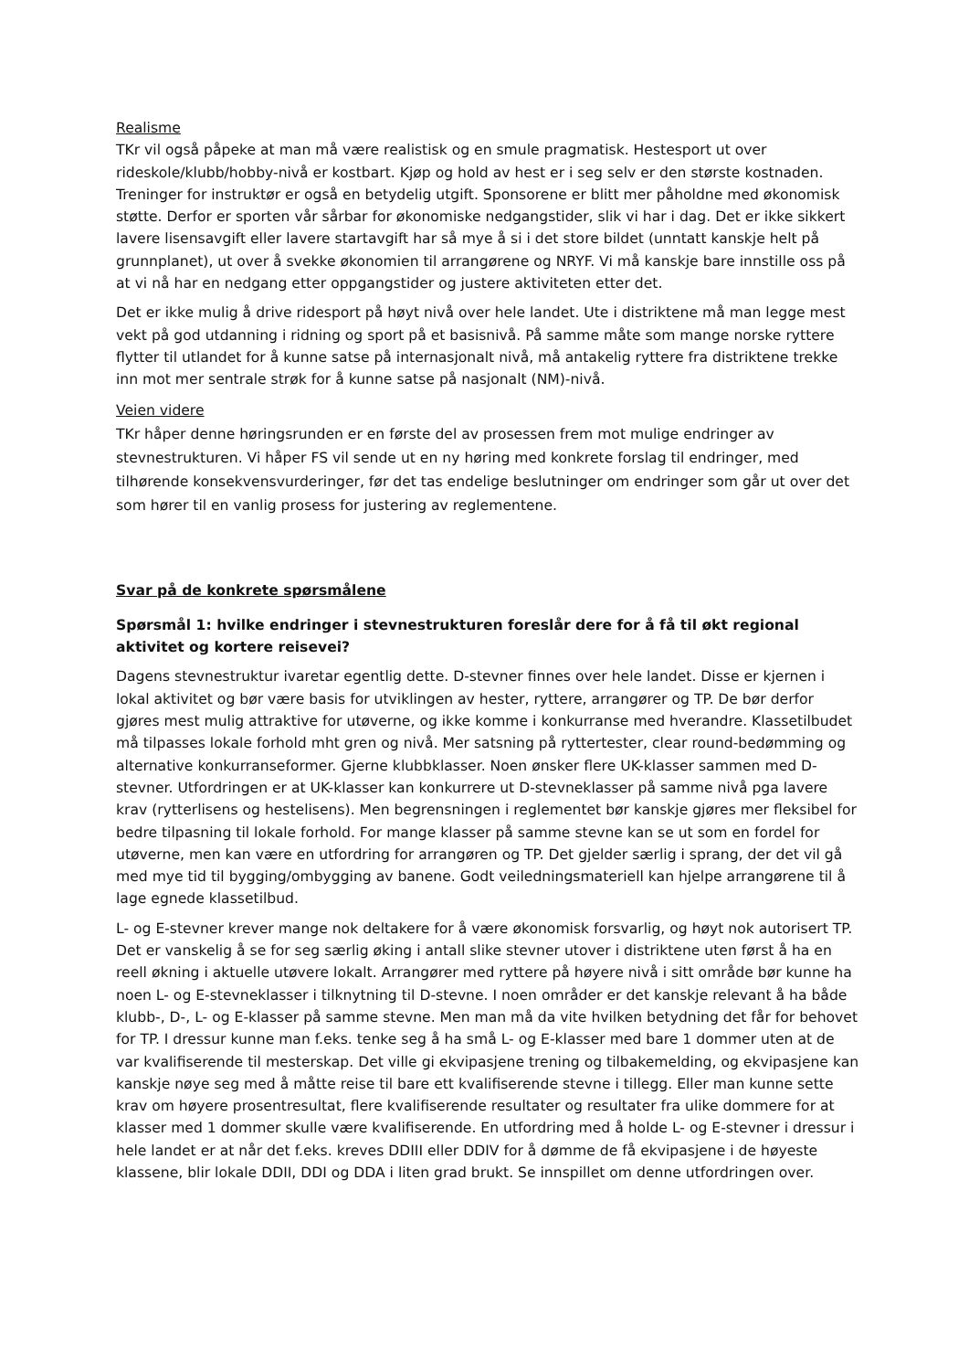Realisme
TKr vil også påpeke at man må være realistisk og en smule pragmatisk. Hestesport ut over rideskole/klubb/hobby-nivå er kostbart. Kjøp og hold av hest er i seg selv er den største kostnaden. Treninger for instruktør er også en betydelig utgift. Sponsorene er blitt mer påholdne med økonomisk støtte. Derfor er sporten vår sårbar for økonomiske nedgangstider, slik vi har i dag. Det er ikke sikkert lavere lisensavgift eller lavere startavgift har så mye å si i det store bildet (unntatt kanskje helt på grunnplanet), ut over å svekke økonomien til arrangørene og NRYF. Vi må kanskje bare innstille oss på at vi nå har en nedgang etter oppgangstider og justere aktiviteten etter det.
Det er ikke mulig å drive ridesport på høyt nivå over hele landet. Ute i distriktene må man legge mest vekt på god utdanning i ridning og sport på et basisnivå. På samme måte som mange norske ryttere flytter til utlandet for å kunne satse på internasjonalt nivå, må antakelig ryttere fra distriktene trekke inn mot mer sentrale strøk for å kunne satse på nasjonalt (NM)-nivå.
Veien videre
TKr håper denne høringsrunden er en første del av prosessen frem mot mulige endringer av stevnestrukturen. Vi håper FS vil sende ut en ny høring med konkrete forslag til endringer, med tilhørende konsekvensvurderinger, før det tas endelige beslutninger om endringer som går ut over det som hører til en vanlig prosess for justering av reglementene.
Svar på de konkrete spørsmålene
Spørsmål 1: hvilke endringer i stevnestrukturen foreslår dere for å få til økt regional aktivitet og kortere reisevei?
Dagens stevnestruktur ivaretar egentlig dette. D-stevner finnes over hele landet. Disse er kjernen i lokal aktivitet og bør være basis for utviklingen av hester, ryttere, arrangører og TP. De bør derfor gjøres mest mulig attraktive for utøverne, og ikke komme i konkurranse med hverandre. Klassetilbudet må tilpasses lokale forhold mht gren og nivå. Mer satsning på ryttertester, clear round-bedømming og alternative konkurranseformer. Gjerne klubbklasser. Noen ønsker flere UK-klasser sammen med D-stevner. Utfordringen er at UK-klasser kan konkurrere ut D-stevneklasser på samme nivå pga lavere krav (rytterlisens og hestelisens). Men begrensningen i reglementet bør kanskje gjøres mer fleksibel for bedre tilpasning til lokale forhold. For mange klasser på samme stevne kan se ut som en fordel for utøverne, men kan være en utfordring for arrangøren og TP. Det gjelder særlig i sprang, der det vil gå med mye tid til bygging/ombygging av banene. Godt veiledningsmateriell kan hjelpe arrangørene til å lage egnede klassetilbud.
L- og E-stevner krever mange nok deltakere for å være økonomisk forsvarlig, og høyt nok autorisert TP. Det er vanskelig å se for seg særlig øking i antall slike stevner utover i distriktene uten først å ha en reell økning i aktuelle utøvere lokalt. Arrangører med ryttere på høyere nivå i sitt område bør kunne ha noen L- og E-stevneklasser i tilknytning til D-stevne. I noen områder er det kanskje relevant å ha både klubb-, D-, L- og E-klasser på samme stevne. Men man må da vite hvilken betydning det får for behovet for TP. I dressur kunne man f.eks. tenke seg å ha små L- og E-klasser med bare 1 dommer uten at de var kvalifiserende til mesterskap. Det ville gi ekvipasjene trening og tilbakemelding, og ekvipasjene kan kanskje nøye seg med å måtte reise til bare ett kvalifiserende stevne i tillegg. Eller man kunne sette krav om høyere prosentresultat, flere kvalifiserende resultater og resultater fra ulike dommere for at klasser med 1 dommer skulle være kvalifiserende. En utfordring med å holde L- og E-stevner i dressur i hele landet er at når det f.eks. kreves DDIII eller DDIV for å dømme de få ekvipasjene i de høyeste klassene, blir lokale DDII, DDI og DDA i liten grad brukt. Se innspillet om denne utfordringen over.